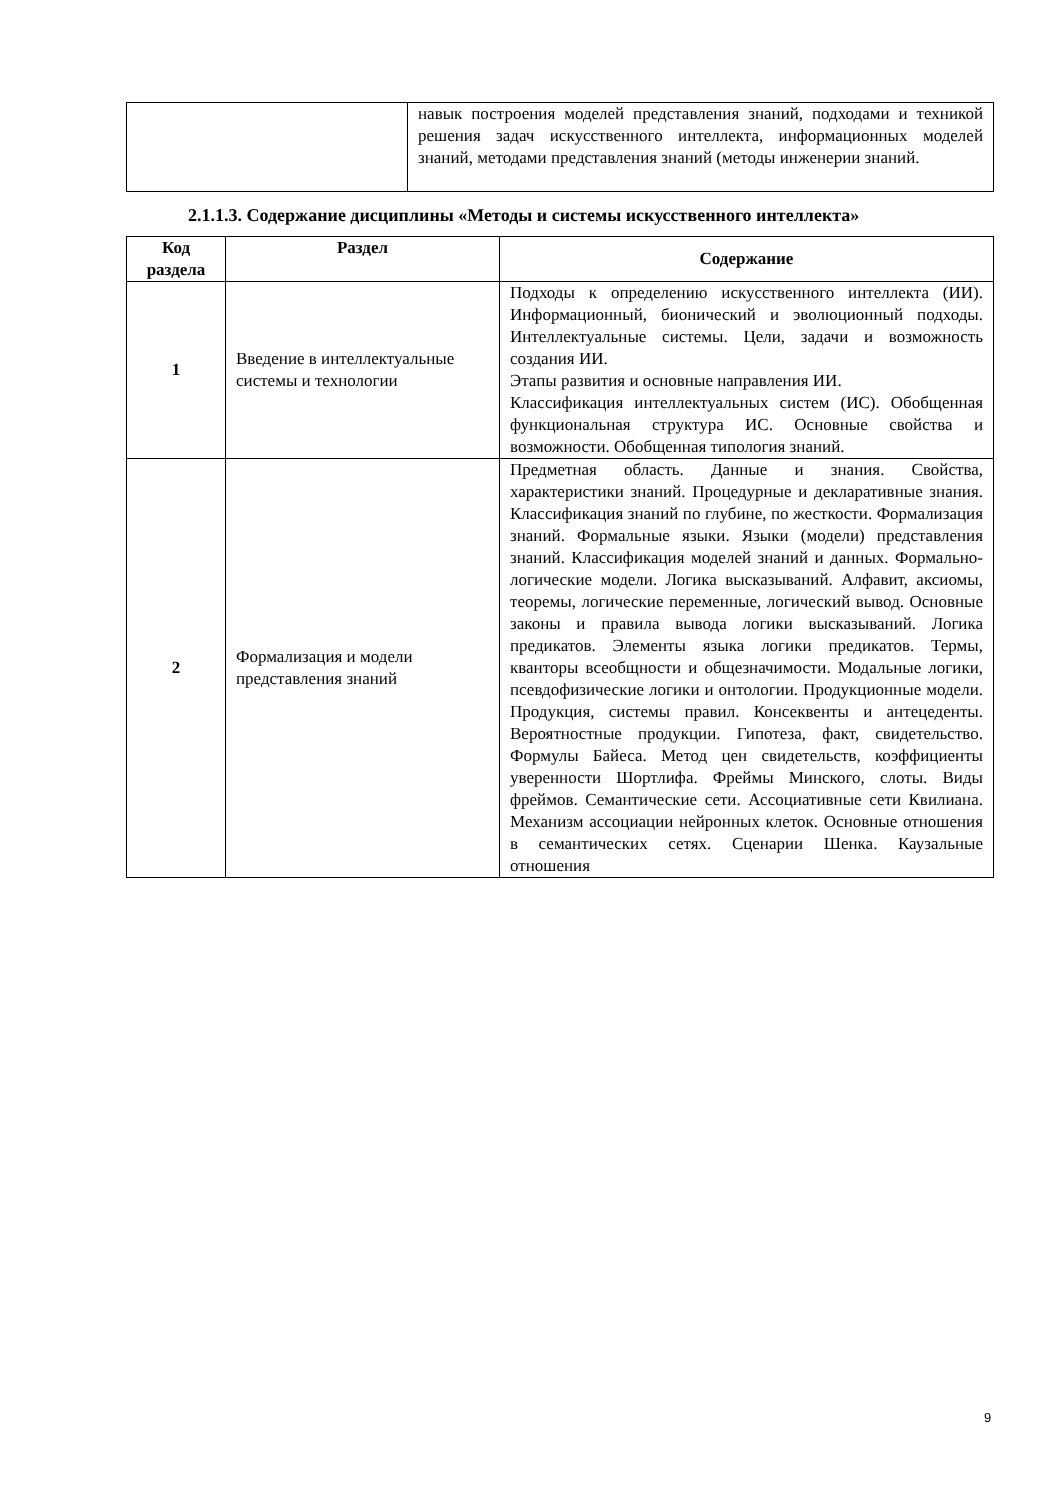| | навык построения моделей представления знаний, подходами и техникой решения задач искусственного интеллекта, информационных моделей знаний, методами представления знаний (методы инженерии знаний. |
2.1.1.3. Содержание дисциплины «Методы и системы искусственного интеллекта»
| Код раздела | Раздел | Содержание |
| --- | --- | --- |
| 1 | Введение в интеллектуальные системы и технологии | Подходы к определению искусственного интеллекта (ИИ). Информационный, бионический и эволюционный подходы. Интеллектуальные системы. Цели, задачи и возможность создания ИИ. Этапы развития и основные направления ИИ. Классификация интеллектуальных систем (ИС). Обобщенная функциональная структура ИС. Основные свойства и возможности. Обобщенная типология знаний. |
| 2 | Формализация и модели представления знаний | Предметная область. Данные и знания. Свойства, характеристики знаний. Процедурные и декларативные знания. Классификация знаний по глубине, по жесткости. Формализация знаний. Формальные языки. Языки (модели) представления знаний. Классификация моделей знаний и данных. Формально-логические модели. Логика высказываний. Алфавит, аксиомы, теоремы, логические переменные, логический вывод. Основные законы и правила вывода логики высказываний. Логика предикатов. Элементы языка логики предикатов. Термы, кванторы всеобщности и общезначимости. Модальные логики, псевдофизические логики и онтологии. Продукционные модели. Продукция, системы правил. Консеквенты и антецеденты. Вероятностные продукции. Гипотеза, факт, свидетельство. Формулы Байеса. Метод цен свидетельств, коэффициенты уверенности Шортлифа. Фреймы Минского, слоты. Виды фреймов. Семантические сети. Ассоциативные сети Квилиана. Механизм ассоциации нейронных клеток. Основные отношения в семантических сетях. Сценарии Шенка. Каузальные отношения |
9